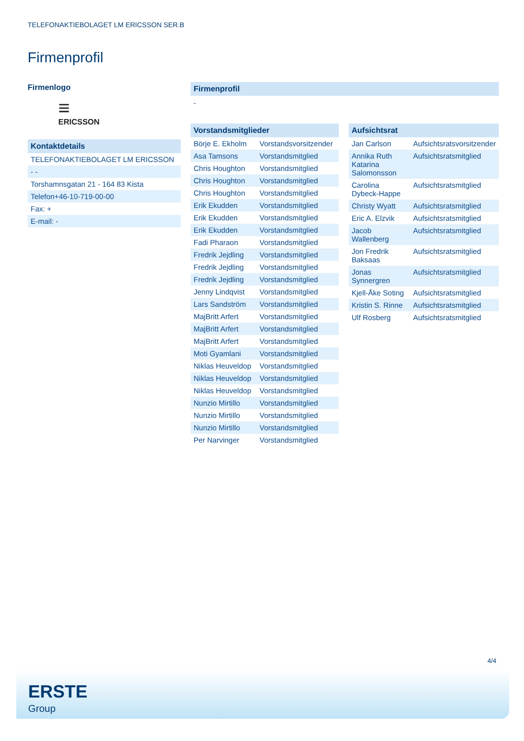TELEFONAKTIEBOLAGET LM ERICSSON SER.B
Firmenprofil
Firmenlogo
≡
ERICSSON
Kontaktdetails
| TELEFONAKTIEBOLAGET LM ERICSSON |
| - - |
| Torshamnsgatan 21 - 164 83 Kista |
| Telefon+46-10-719-00-00 |
| Fax: + |
| E-mail: - |
Firmenprofil
-
Vorstandsmitglieder
| Börje E. Ekholm | Vorstandsvorsitzender |
| Asa Tamsons | Vorstandsmitglied |
| Chris Houghton | Vorstandsmitglied |
| Chris Houghton | Vorstandsmitglied |
| Chris Houghton | Vorstandsmitglied |
| Erik Ekudden | Vorstandsmitglied |
| Erik Ekudden | Vorstandsmitglied |
| Erik Ekudden | Vorstandsmitglied |
| Fadi Pharaon | Vorstandsmitglied |
| Fredrik Jejdling | Vorstandsmitglied |
| Fredrik Jejdling | Vorstandsmitglied |
| Fredrik Jejdling | Vorstandsmitglied |
| Jenny Lindqvist | Vorstandsmitglied |
| Lars Sandström | Vorstandsmitglied |
| MajBritt Arfert | Vorstandsmitglied |
| MajBritt Arfert | Vorstandsmitglied |
| MajBritt Arfert | Vorstandsmitglied |
| Moti Gyamlani | Vorstandsmitglied |
| Niklas Heuveldop | Vorstandsmitglied |
| Niklas Heuveldop | Vorstandsmitglied |
| Niklas Heuveldop | Vorstandsmitglied |
| Nunzio Mirtillo | Vorstandsmitglied |
| Nunzio Mirtillo | Vorstandsmitglied |
| Nunzio Mirtillo | Vorstandsmitglied |
| Per Narvinger | Vorstandsmitglied |
Aufsichtsrat
| Jan Carlson | Aufsichtsratsvorsitzender |
| Annika Ruth Katarina Salomonsson | Aufsichtsratsmitglied |
| Carolina Dybeck-Happe | Aufsichtsratsmitglied |
| Christy Wyatt | Aufsichtsratsmitglied |
| Eric A. Elzvik | Aufsichtsratsmitglied |
| Jacob Wallenberg | Aufsichtsratsmitglied |
| Jon Fredrik Baksaas | Aufsichtsratsmitglied |
| Jonas Synnergren | Aufsichtsratsmitglied |
| Kjell-Åke Soting | Aufsichtsratsmitglied |
| Kristin S. Rinne | Aufsichtsratsmitglied |
| Ulf Rosberg | Aufsichtsratsmitglied |
4/4
ERSTE
Group